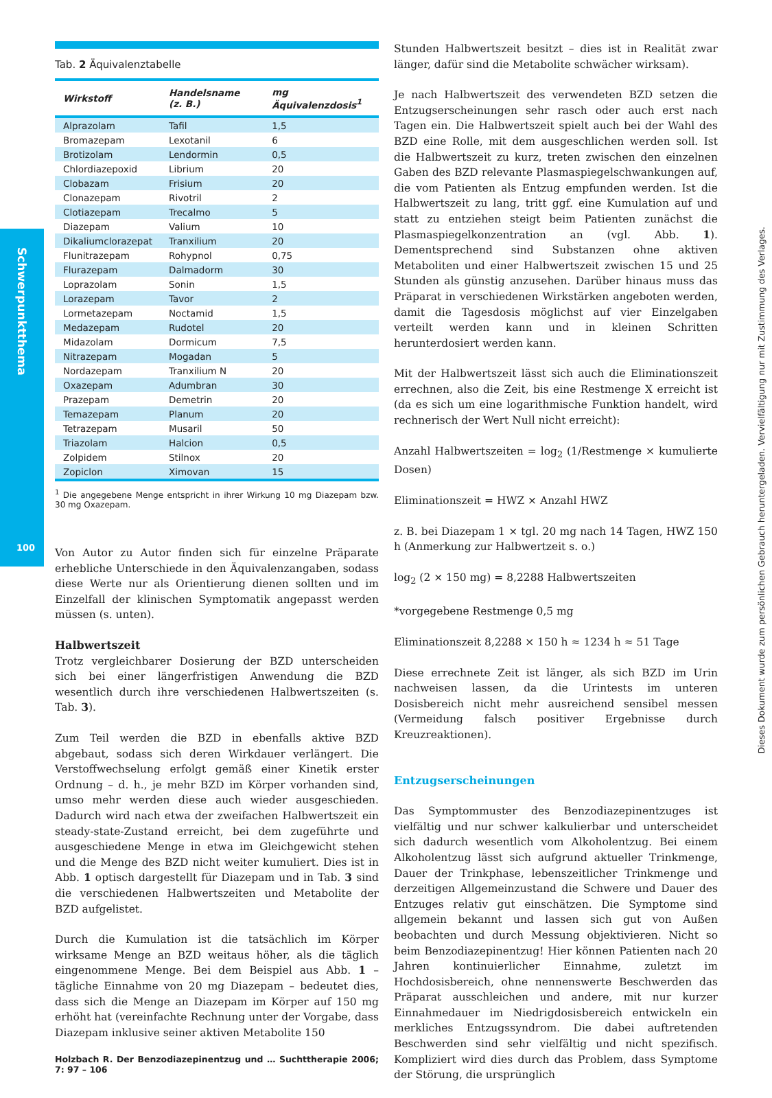Schwerpunktthema
100
Dieses Dokument wurde zum persönlichen Gebrauch heruntergeladen. Vervielfältigung nur mit Zustimmung des Verlages.
Tab. 2 Äquivalenztabelle
| Wirkstoff | Handelsname (z. B.) | mg Äquivalenzdosis<sup>1</sup> |
| --- | --- | --- |
| Alprazolam | Tafil | 1,5 |
| Bromazepam | Lexotanil | 6 |
| Brotizolam | Lendormin | 0,5 |
| Chlordiazepoxid | Librium | 20 |
| Clobazam | Frisium | 20 |
| Clonazepam | Rivotril | 2 |
| Clotiazepam | Trecalmo | 5 |
| Diazepam | Valium | 10 |
| Dikaliumclorazepat | Tranxilium | 20 |
| Flunitrazepam | Rohypnol | 0,75 |
| Flurazepam | Dalmadorm | 30 |
| Loprazolam | Sonin | 1,5 |
| Lorazepam | Tavor | 2 |
| Lormetazepam | Noctamid | 1,5 |
| Medazepam | Rudotel | 20 |
| Midazolam | Dormicum | 7,5 |
| Nitrazepam | Mogadan | 5 |
| Nordazepam | Tranxilium N | 20 |
| Oxazepam | Adumbran | 30 |
| Prazepam | Demetrin | 20 |
| Temazepam | Planum | 20 |
| Tetrazepam | Musaril | 50 |
| Triazolam | Halcion | 0,5 |
| Zolpidem | Stilnox | 20 |
| Zopiclon | Ximovan | 15 |
<sup>1</sup> Die angegebene Menge entspricht in ihrer Wirkung 10 mg Diazepam bzw. 30 mg Oxazepam.
Von Autor zu Autor finden sich für einzelne Präparate erhebliche Unterschiede in den Äquivalenzangaben, sodass diese Werte nur als Orientierung dienen sollten und im Einzelfall der klinischen Symptomatik angepasst werden müssen (s. unten).
Halbwertszeit
Trotz vergleichbarer Dosierung der BZD unterscheiden sich bei einer längerfristigen Anwendung die BZD wesentlich durch ihre verschiedenen Halbwertszeiten (s. Tab. 3).
Zum Teil werden die BZD in ebenfalls aktive BZD abgebaut, sodass sich deren Wirkdauer verlängert. Die Verstoffwechselung erfolgt gemäß einer Kinetik erster Ordnung – d. h., je mehr BZD im Körper vorhanden sind, umso mehr werden diese auch wieder ausgeschieden. Dadurch wird nach etwa der zweifachen Halbwertszeit ein steady-state-Zustand erreicht, bei dem zugeführte und ausgeschiedene Menge in etwa im Gleichgewicht stehen und die Menge des BZD nicht weiter kumuliert. Dies ist in Abb. 1 optisch dargestellt für Diazepam und in Tab. 3 sind die verschiedenen Halbwertszeiten und Metabolite der BZD aufgelistet.
Durch die Kumulation ist die tatsächlich im Körper wirksame Menge an BZD weitaus höher, als die täglich eingenommene Menge. Bei dem Beispiel aus Abb. 1 – tägliche Einnahme von 20 mg Diazepam – bedeutet dies, dass sich die Menge an Diazepam im Körper auf 150 mg erhöht hat (vereinfachte Rechnung unter der Vorgabe, dass Diazepam inklusive seiner aktiven Metabolite 150
Holzbach R. Der Benzodiazepinentzug und … Suchttherapie 2006; 7: 97 – 106
Stunden Halbwertszeit besitzt – dies ist in Realität zwar länger, dafür sind die Metabolite schwächer wirksam).
Je nach Halbwertszeit des verwendeten BZD setzen die Entzugserscheinungen sehr rasch oder auch erst nach Tagen ein. Die Halbwertszeit spielt auch bei der Wahl des BZD eine Rolle, mit dem ausgeschlichen werden soll. Ist die Halbwertszeit zu kurz, treten zwischen den einzelnen Gaben des BZD relevante Plasmaspiegelschwankungen auf, die vom Patienten als Entzug empfunden werden. Ist die Halbwertszeit zu lang, tritt ggf. eine Kumulation auf und statt zu entziehen steigt beim Patienten zunächst die Plasmaspiegelkonzentration an (vgl. Abb. 1). Dementsprechend sind Substanzen ohne aktiven Metaboliten und einer Halbwertszeit zwischen 15 und 25 Stunden als günstig anzusehen. Darüber hinaus muss das Präparat in verschiedenen Wirkstärken angeboten werden, damit die Tagesdosis möglichst auf vier Einzelgaben verteilt werden kann und in kleinen Schritten herunterdosiert werden kann.
Mit der Halbwertszeit lässt sich auch die Eliminationszeit errechnen, also die Zeit, bis eine Restmenge X erreicht ist (da es sich um eine logarithmische Funktion handelt, wird rechnerisch der Wert Null nicht erreicht):
Anzahl Halbwertszeiten = log<sub>2</sub> (1/Restmenge × kumulierte Dosen)
Eliminationszeit = HWZ × Anzahl HWZ
z. B. bei Diazepam 1 × tgl. 20 mg nach 14 Tagen, HWZ 150 h (Anmerkung zur Halbwertzeit s. o.)
log<sub>2</sub> (2 × 150 mg) = 8,2288 Halbwertszeiten
*vorgegebene Restmenge 0,5 mg
Eliminationszeit 8,2288 × 150 h ≈ 1234 h ≈ 51 Tage
Diese errechnete Zeit ist länger, als sich BZD im Urin nachweisen lassen, da die Urintests im unteren Dosisbereich nicht mehr ausreichend sensibel messen (Vermeidung falsch positiver Ergebnisse durch Kreuzreaktionen).
Entzugserscheinungen
Das Symptommuster des Benzodiazepinentzuges ist vielfältig und nur schwer kalkulierbar und unterscheidet sich dadurch wesentlich vom Alkoholentzug. Bei einem Alkoholentzug lässt sich aufgrund aktueller Trinkmenge, Dauer der Trinkphase, lebenszeitlicher Trinkmenge und derzeitigen Allgemeinzustand die Schwere und Dauer des Entzuges relativ gut einschätzen. Die Symptome sind allgemein bekannt und lassen sich gut von Außen beobachten und durch Messung objektivieren. Nicht so beim Benzodiazepinentzug! Hier können Patienten nach 20 Jahren kontinuierlicher Einnahme, zuletzt im Hochdosisbereich, ohne nennenswerte Beschwerden das Präparat ausschleichen und andere, mit nur kurzer Einnahmedauer im Niedrigdosisbereich entwickeln ein merkliches Entzugssyndrom. Die dabei auftretenden Beschwerden sind sehr vielfältig und nicht spezifisch. Kompliziert wird dies durch das Problem, dass Symptome der Störung, die ursprünglich